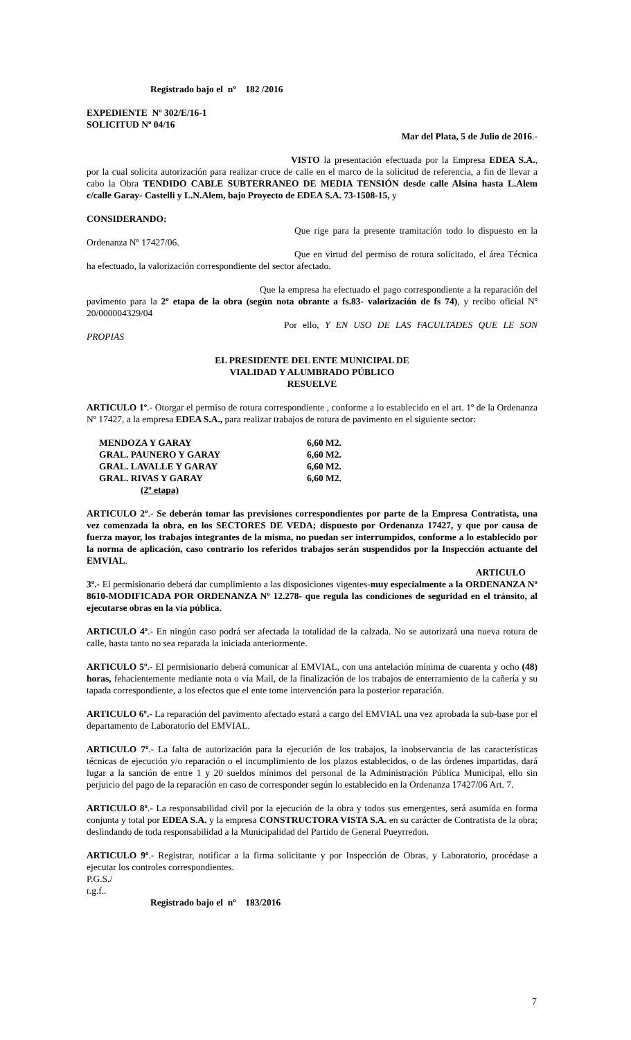Registrado bajo el nº 182 /2016
EXPEDIENTE Nº 302/E/16-1
SOLICITUD Nº 04/16
Mar del Plata, 5 de Julio de 2016.-
VISTO la presentación efectuada por la Empresa EDEA S.A., por la cual solicita autorización para realizar cruce de calle en el marco de la solicitud de referencia, a fin de llevar a cabo la Obra TENDIDO CABLE SUBTERRANEO DE MEDIA TENSIÓN desde calle Alsina hasta L.Alem c/calle Garay- Castelli y L.N.Alem, bajo Proyecto de EDEA S.A. 73-1508-15, y
CONSIDERANDO:
Que rige para la presente tramitación todo lo dispuesto en la Ordenanza Nº 17427/06.
Que en virtud del permiso de rotura solicitado, el área Técnica ha efectuado, la valorización correspondiente del sector afectado.
Que la empresa ha efectuado el pago correspondiente a la reparación del pavimento para la 2º etapa de la obra (según nota obrante a fs.83- valorización de fs 74), y recibo oficial Nº 20/000004329/04
Por ello, Y EN USO DE LAS FACULTADES QUE LE SON PROPIAS
EL PRESIDENTE DEL ENTE MUNICIPAL DE
VIALIDAD Y ALUMBRADO PÚBLICO
RESUELVE
ARTICULO 1º.- Otorgar el permiso de rotura correspondiente , conforme a lo establecido en el art. 1º de la Ordenanza Nº 17427, a la empresa EDEA S.A., para realizar trabajos de rotura de pavimento en el siguiente sector:
| MENDOZA Y GARAY | 6,60 M2. |
| GRAL. PAUNERO Y GARAY | 6,60 M2. |
| GRAL. LAVALLE Y GARAY | 6,60 M2. |
| GRAL. RIVAS Y GARAY | 6,60 M2. |
| (2º etapa) | |
ARTICULO 2º.- Se deberán tomar las previsiones correspondientes por parte de la Empresa Contratista, una vez comenzada la obra, en los SECTORES DE VEDA; dispuesto por Ordenanza 17427, y que por causa de fuerza mayor, los trabajos integrantes de la misma, no puedan ser interrumpidos, conforme a lo establecido por la norma de aplicación, caso contrario los referidos trabajos serán suspendidos por la Inspección actuante del EMVIAL.
ARTICULO
3º.- El permisionario deberá dar cumplimiento a las disposiciones vigentes-muy especialmente a la ORDENANZA Nº 8610-MODIFICADA POR ORDENANZA Nº 12.278- que regula las condiciones de seguridad en el tránsito, al ejecutarse obras en la vía pública.
ARTICULO 4º.- En ningún caso podrá ser afectada la totalidad de la calzada. No se autorizará una nueva rotura de calle, hasta tanto no sea reparada la iniciada anteriormente.
ARTICULO 5º.- El permisionario deberá comunicar al EMVIAL, con una antelación mínima de cuarenta y ocho (48) horas, fehacientemente mediante nota o vía Mail, de la finalización de los trabajos de enterramiento de la cañería y su tapada correspondiente, a los efectos que el ente tome intervención para la posterior reparación.
ARTICULO 6º.- La reparación del pavimento afectado estará a cargo del EMVIAL una vez aprobada la sub-base por el departamento de Laboratorio del EMVIAL.
ARTICULO 7º.- La falta de autorización para la ejecución de los trabajos, la inobservancia de las características técnicas de ejecución y/o reparación o el incumplimiento de los plazos establecidos, o de las órdenes impartidas, dará lugar a la sanción de entre 1 y 20 sueldos mínimos del personal de la Administración Pública Municipal, ello sin perjuicio del pago de la reparación en caso de corresponder según lo establecido en la Ordenanza 17427/06 Art. 7.
ARTICULO 8º.- La responsabilidad civil por la ejecución de la obra y todos sus emergentes, será asumida en forma conjunta y total por EDEA S.A. y la empresa CONSTRUCTORA VISTA S.A. en su carácter de Contratista de la obra; deslindando de toda responsabilidad a la Municipalidad del Partido de General Pueyrredon.
ARTICULO 9º.- Registrar, notificar a la firma solicitante y por Inspección de Obras, y Laboratorio, procédase a ejecutar los controles correspondientes.
P.G.S./
r.g.f..
Registrado bajo el nº 183/2016
7